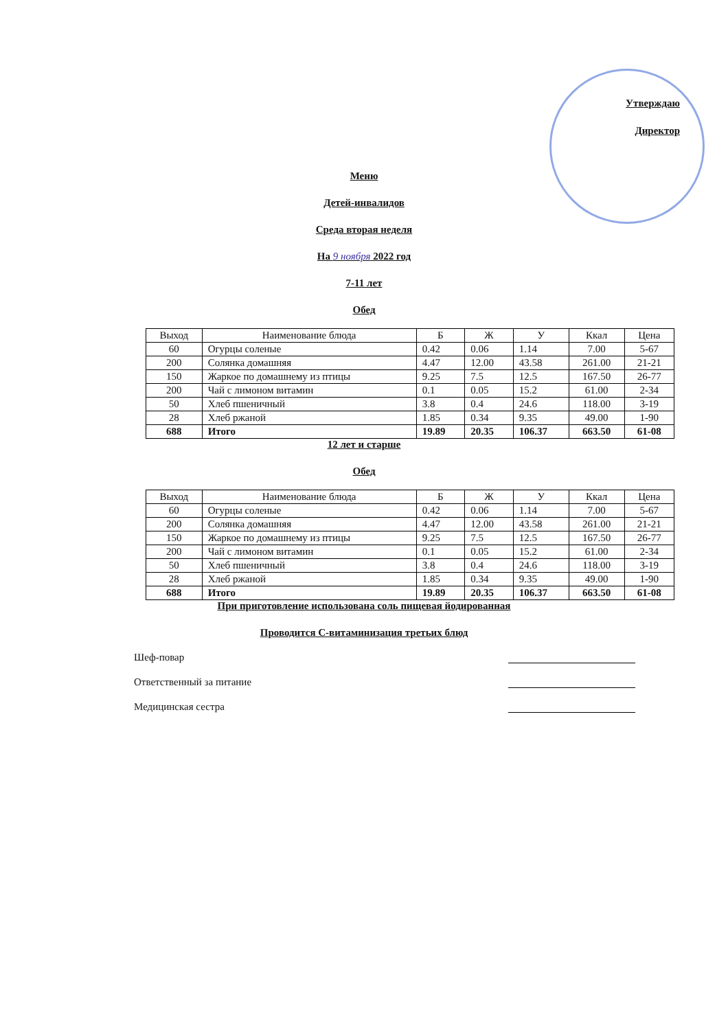Утверждаю
Директор
Меню
Детей-инвалидов
Среда вторая неделя
На 9 ноября 2022 год
7-11 лет
Обед
| Выход | Наименование блюда | Б | Ж | У | Ккал | Цена |
| --- | --- | --- | --- | --- | --- | --- |
| 60 | Огурцы соленые | 0.42 | 0.06 | 1.14 | 7.00 | 5-67 |
| 200 | Солянка домашняя | 4.47 | 12.00 | 43.58 | 261.00 | 21-21 |
| 150 | Жаркое по домашнему из птицы | 9.25 | 7.5 | 12.5 | 167.50 | 26-77 |
| 200 | Чай с лимоном витамин | 0.1 | 0.05 | 15.2 | 61.00 | 2-34 |
| 50 | Хлеб пшеничный | 3.8 | 0.4 | 24.6 | 118.00 | 3-19 |
| 28 | Хлеб ржаной | 1.85 | 0.34 | 9.35 | 49.00 | 1-90 |
| 688 | Итого | 19.89 | 20.35 | 106.37 | 663.50 | 61-08 |
12 лет и старше
Обед
| Выход | Наименование блюда | Б | Ж | У | Ккал | Цена |
| --- | --- | --- | --- | --- | --- | --- |
| 60 | Огурцы соленые | 0.42 | 0.06 | 1.14 | 7.00 | 5-67 |
| 200 | Солянка домашняя | 4.47 | 12.00 | 43.58 | 261.00 | 21-21 |
| 150 | Жаркое по домашнему из птицы | 9.25 | 7.5 | 12.5 | 167.50 | 26-77 |
| 200 | Чай с лимоном витамин | 0.1 | 0.05 | 15.2 | 61.00 | 2-34 |
| 50 | Хлеб пшеничный | 3.8 | 0.4 | 24.6 | 118.00 | 3-19 |
| 28 | Хлеб ржаной | 1.85 | 0.34 | 9.35 | 49.00 | 1-90 |
| 688 | Итого | 19.89 | 20.35 | 106.37 | 663.50 | 61-08 |
При приготовление использована соль пищевая йодированная
Проводится С-витаминизация третьих блюд
Шеф-повар
Ответственный за питание
Медицинская сестра